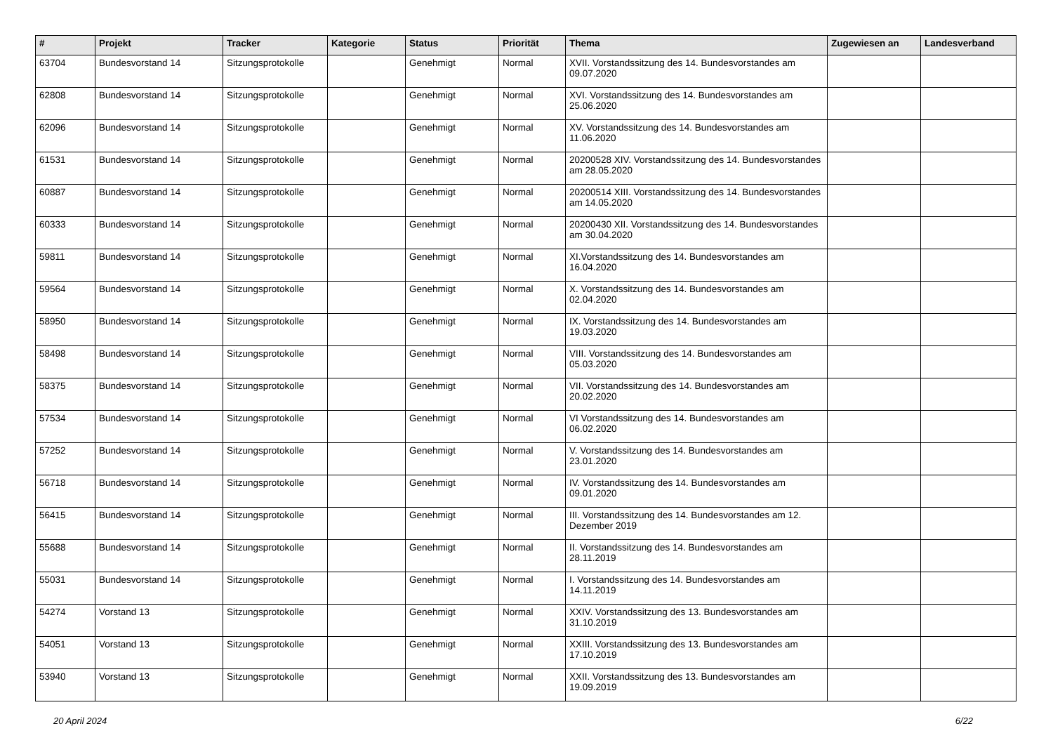| # | Projekt | Tracker | Kategorie | Status | Priorität | Thema | Zugewiesen an | Landesverband |
| --- | --- | --- | --- | --- | --- | --- | --- | --- |
| 63704 | Bundesvorstand 14 | Sitzungsprotokolle | | Genehmigt | Normal | XVII. Vorstandssitzung des 14. Bundesvorstandes am 09.07.2020 | | |
| 62808 | Bundesvorstand 14 | Sitzungsprotokolle | | Genehmigt | Normal | XVI. Vorstandssitzung des 14. Bundesvorstandes am 25.06.2020 | | |
| 62096 | Bundesvorstand 14 | Sitzungsprotokolle | | Genehmigt | Normal | XV. Vorstandssitzung des 14. Bundesvorstandes am 11.06.2020 | | |
| 61531 | Bundesvorstand 14 | Sitzungsprotokolle | | Genehmigt | Normal | 20200528 XIV. Vorstandssitzung des 14. Bundesvorstandes am 28.05.2020 | | |
| 60887 | Bundesvorstand 14 | Sitzungsprotokolle | | Genehmigt | Normal | 20200514 XIII. Vorstandssitzung des 14. Bundesvorstandes am 14.05.2020 | | |
| 60333 | Bundesvorstand 14 | Sitzungsprotokolle | | Genehmigt | Normal | 20200430 XII. Vorstandssitzung des 14. Bundesvorstandes am 30.04.2020 | | |
| 59811 | Bundesvorstand 14 | Sitzungsprotokolle | | Genehmigt | Normal | XI.Vorstandssitzung des 14. Bundesvorstandes am 16.04.2020 | | |
| 59564 | Bundesvorstand 14 | Sitzungsprotokolle | | Genehmigt | Normal | X. Vorstandssitzung des 14. Bundesvorstandes am 02.04.2020 | | |
| 58950 | Bundesvorstand 14 | Sitzungsprotokolle | | Genehmigt | Normal | IX. Vorstandssitzung des 14. Bundesvorstandes am 19.03.2020 | | |
| 58498 | Bundesvorstand 14 | Sitzungsprotokolle | | Genehmigt | Normal | VIII. Vorstandssitzung des 14. Bundesvorstandes am 05.03.2020 | | |
| 58375 | Bundesvorstand 14 | Sitzungsprotokolle | | Genehmigt | Normal | VII. Vorstandssitzung des 14. Bundesvorstandes am 20.02.2020 | | |
| 57534 | Bundesvorstand 14 | Sitzungsprotokolle | | Genehmigt | Normal | VI Vorstandssitzung des 14. Bundesvorstandes am 06.02.2020 | | |
| 57252 | Bundesvorstand 14 | Sitzungsprotokolle | | Genehmigt | Normal | V. Vorstandssitzung des 14. Bundesvorstandes am 23.01.2020 | | |
| 56718 | Bundesvorstand 14 | Sitzungsprotokolle | | Genehmigt | Normal | IV. Vorstandssitzung des 14. Bundesvorstandes am 09.01.2020 | | |
| 56415 | Bundesvorstand 14 | Sitzungsprotokolle | | Genehmigt | Normal | III. Vorstandssitzung des 14. Bundesvorstandes am 12. Dezember 2019 | | |
| 55688 | Bundesvorstand 14 | Sitzungsprotokolle | | Genehmigt | Normal | II. Vorstandssitzung des 14. Bundesvorstandes am 28.11.2019 | | |
| 55031 | Bundesvorstand 14 | Sitzungsprotokolle | | Genehmigt | Normal | I. Vorstandssitzung des 14. Bundesvorstandes am 14.11.2019 | | |
| 54274 | Vorstand 13 | Sitzungsprotokolle | | Genehmigt | Normal | XXIV. Vorstandssitzung des 13. Bundesvorstandes am 31.10.2019 | | |
| 54051 | Vorstand 13 | Sitzungsprotokolle | | Genehmigt | Normal | XXIII. Vorstandssitzung des 13. Bundesvorstandes am 17.10.2019 | | |
| 53940 | Vorstand 13 | Sitzungsprotokolle | | Genehmigt | Normal | XXII. Vorstandssitzung des 13. Bundesvorstandes am 19.09.2019 | | |
20 April 2024 6/22